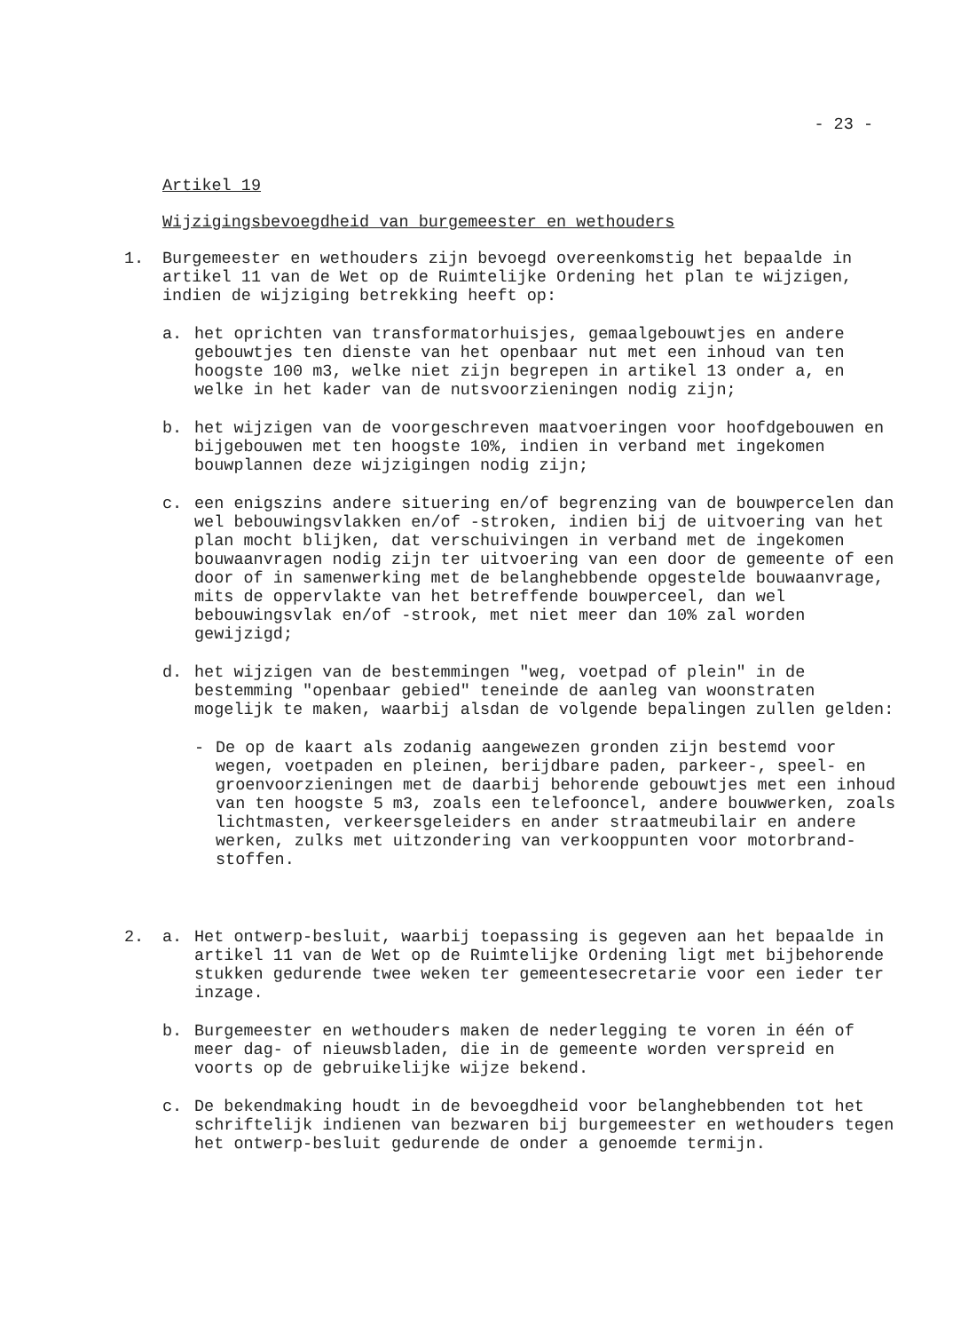- 23 -
Artikel 19
Wijzigingsbevoegdheid van burgemeester en wethouders
1. Burgemeester en wethouders zijn bevoegd overeenkomstig het bepaalde in artikel 11 van de Wet op de Ruimtelijke Ordening het plan te wijzigen, indien de wijziging betrekking heeft op:
a. het oprichten van transformatorhuisjes, gemaalgebouwtjes en andere gebouwtjes ten dienste van het openbaar nut met een inhoud van ten hoogste 100 m3, welke niet zijn begrepen in artikel 13 onder a, en welke in het kader van de nuts­voorzieningen nodig zijn;
b. het wijzigen van de voorgeschreven maatvoeringen voor hoofd­gebouwen en bijgebouwen met ten hoogste 10%, indien in ver­band met ingekomen bouwplannen deze wijzigingen nodig zijn;
c. een enigszins andere situering en/of begrenzing van de bouw­percelen dan wel bebouwingsvlakken en/of -stroken, indien bij de uitvoering van het plan mocht blijken, dat verschui­vingen in verband met de ingekomen bouwaanvragen nodig zijn ter uitvoering van een door de gemeente of een door of in samen­werking met de belanghebbende opgestelde bouwaanvrage, mits de oppervlakte van het betreffende bouwperceel, dan wel bebouwingsvlak en/of -strook, met niet meer dan 10% zal wor­den gewijzigd;
d. het wijzigen van de bestemmingen "weg, voetpad of plein" in de bestemming "openbaar gebied" teneinde de aanleg van woon­straten mogelijk te maken, waarbij alsdan de volgende be­palingen zullen gelden:
- De op de kaart als zodanig aangewezen gronden zijn bestemd voor wegen, voetpaden en pleinen, berijdbare paden, par­keer-, speel- en groenvoorzieningen met de daarbij behoren­de gebouwtjes met een inhoud van ten hoogste 5 m3, zoals een telefooncel, andere bouwwerken, zoals lichtmasten, ver­keersgeleiders en ander straatmeubilair en andere werken, zulks met uitzondering van verkooppunten voor motorbrand­stoffen.
2. a. Het ontwerp-besluit, waarbij toepassing is gegeven aan het bepaalde in artikel 11 van de Wet op de Ruimtelijke Ordening ligt met bijbehorende stukken gedurende twee weken ter gemeentesecretarie voor een ieder ter inzage.
b. Burgemeester en wethouders maken de nederlegging te voren in één of meer dag- of nieuwsbladen, die in de gemeente worden verspreid en voorts op de gebruikelijke wijze bekend.
c. De bekendmaking houdt in de bevoegdheid voor belanghebbenden tot het schriftelijk indienen van bezwaren bij burgemeester en wethouders tegen het ontwerp-besluit gedurende de onder a genoemde termijn.